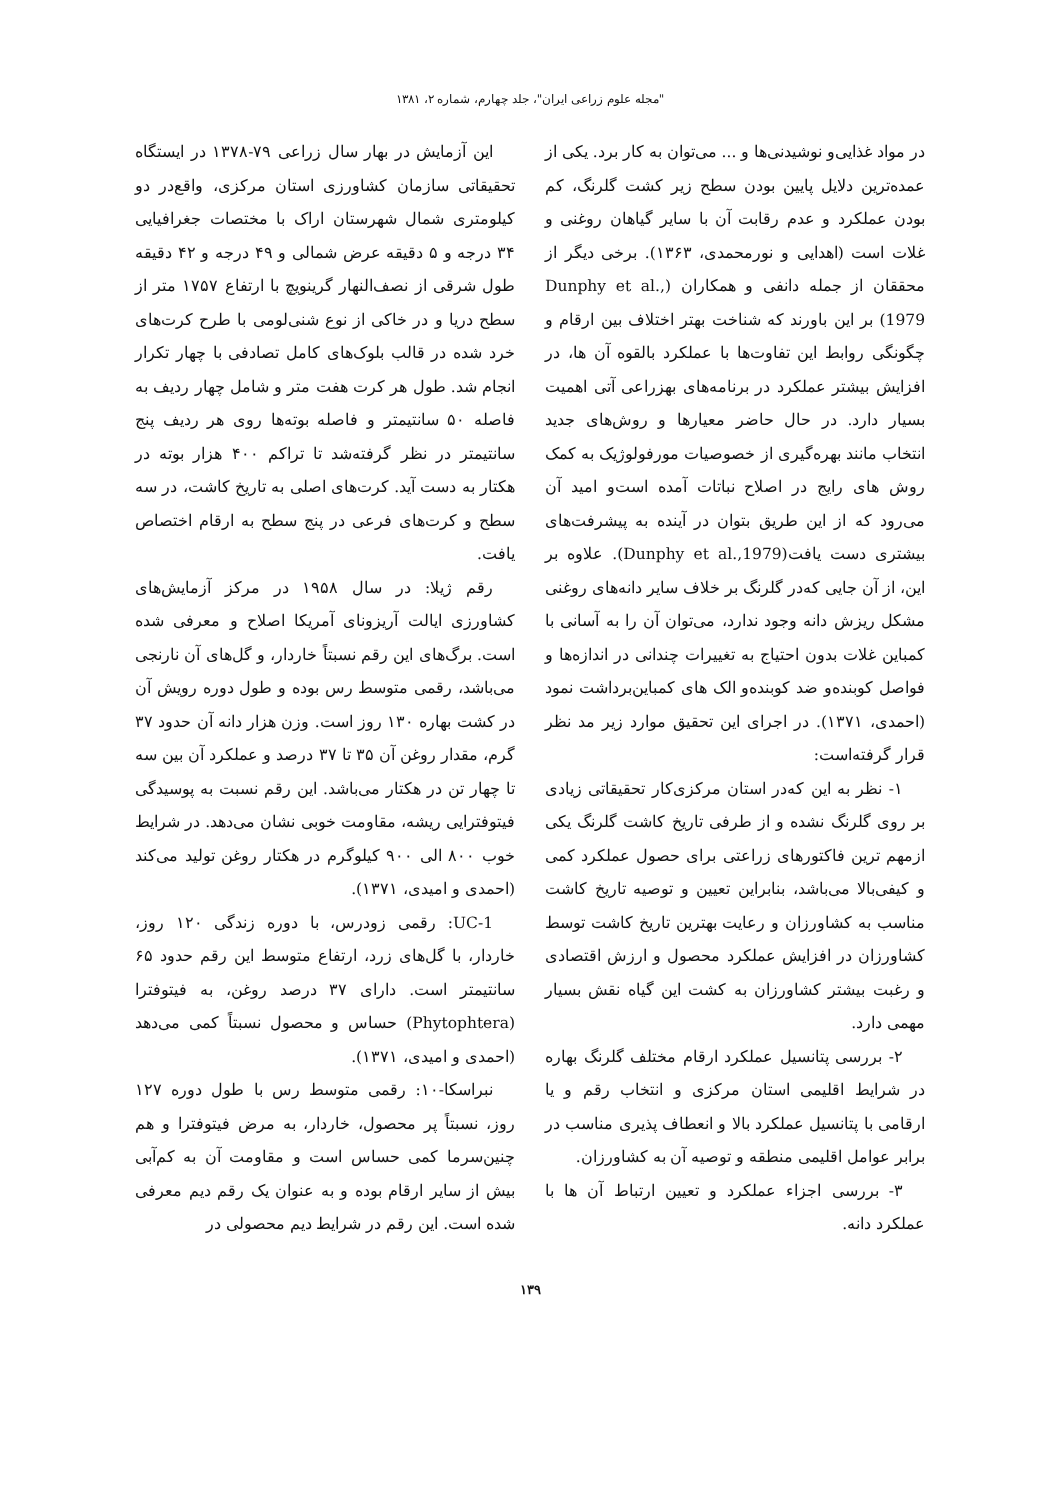"مجله علوم زراعی ایران"، جلد چهارم، شماره ۲، ۱۳۸۱
در مواد غذایی‌و نوشیدنی‌ها و ... می‌توان به کار برد. یکی از عمده‌ترین دلایل پایین بودن سطح زیر کشت گلرنگ، کم بودن عملکرد و عدم رقابت آن با سایر گیاهان روغنی و غلات است (اهدایی و نورمحمدی، ۱۳۶۳). برخی دیگر از محققان از جمله دانفی و همکاران (Dunphy et al., 1979) بر این باورند که شناخت بهتر اختلاف بین ارقام و چگونگی روابط این تفاوت‌ها با عملکرد بالقوه آن ها، در افزایش بیشتر عملکرد در برنامه‌های بهزراعی آتی اهمیت بسیار دارد. در حال حاضر معیارها و روش‌های جدید انتخاب مانند بهره‌گیری از خصوصیات مورفولوژیک به کمک روش های رایج در اصلاح نباتات آمده است‌و امید آن می‌رود که از این طریق بتوان در آینده به پیشرفت‌های بیشتری دست یافت(Dunphy et al.,1979). علاوه بر این، از آن جایی که‌در گلرنگ بر خلاف سایر دانه‌های روغنی مشکل ریزش دانه وجود ندارد، می‌توان آن را به آسانی با کمباین غلات بدون احتیاج به تغییرات چندانی در اندازه‌ها و فواصل کوبنده‌و ضد کوبنده‌و الک های کمباین‌برداشت نمود (احمدی، ۱۳۷۱). در اجرای این تحقیق موارد زیر مد نظر قرار گرفته‌است:
۱- نظر به این که‌در استان مرکزی‌کار تحقیقاتی زیادی بر روی گلرنگ نشده و از طرفی تاریخ کاشت گلرنگ یکی ازمهم ترین فاکتورهای زراعتی برای حصول عملکرد کمی و کیفی‌بالا می‌باشد، بنابراین تعیین و توصیه تاریخ کاشت مناسب به کشاورزان و رعایت بهترین تاریخ کاشت توسط کشاورزان در افزایش عملکرد محصول و ارزش اقتصادی و رغبت بیشتر کشاورزان به کشت این گیاه نقش بسیار مهمی دارد.
۲- بررسی پتانسیل عملکرد ارقام مختلف گلرنگ بهاره در شرایط اقلیمی استان مرکزی و انتخاب رقم و یا ارقامی با پتانسیل عملکرد بالا و انعطاف پذیری مناسب در برابر عوامل اقلیمی منطقه و توصیه آن به کشاورزان.
۳- بررسی اجزاء عملکرد و تعیین ارتباط آن ها با عملکرد دانه.
این آزمایش در بهار سال زراعی ۷۹-۱۳۷۸ در ایستگاه تحقیقاتی سازمان کشاورزی استان مرکزی، واقع‌در دو کیلومتری شمال شهرستان اراک با مختصات جغرافیایی ۳۴ درجه و ۵ دقیقه عرض شمالی و ۴۹ درجه و ۴۲ دقیقه طول شرقی از نصف‌النهار گرینویچ با ارتفاع ۱۷۵۷ متر از سطح دریا و در خاکی از نوع شنی‌لومی با طرح کرت‌های خرد شده در قالب بلوک‌های کامل تصادفی با چهار تکرار انجام شد. طول هر کرت هفت متر و شامل چهار ردیف به فاصله ۵۰ سانتیمتر و فاصله بوته‌ها روی هر ردیف پنج سانتیمتر در نظر گرفته‌شد تا تراکم ۴۰۰ هزار بوته در هکتار به دست آید. کرت‌های اصلی به تاریخ کاشت، در سه سطح و کرت‌های فرعی در پنج سطح به ارقام اختصاص یافت.
رقم ژیلا: در سال ۱۹۵۸ در مرکز آزمایش‌های کشاورزی ایالت آریزونای آمریکا اصلاح و معرفی شده است. برگ‌های این رقم نسبتاً خاردار، و گل‌های آن نارنجی می‌باشد، رقمی متوسط رس بوده و طول دوره رویش آن در کشت بهاره ۱۳۰ روز است. وزن هزار دانه آن حدود ۳۷ گرم، مقدار روغن آن ۳۵ تا ۳۷ درصد و عملکرد آن بین سه تا چهار تن در هکتار می‌باشد. این رقم نسبت به پوسیدگی فیتوفترایی ریشه، مقاومت خوبی نشان می‌دهد. در شرایط خوب ۸۰۰ الی ۹۰۰ کیلوگرم در هکتار روغن تولید می‌کند (احمدی و امیدی، ۱۳۷۱).
UC-1: رقمی زودرس، با دوره زندگی ۱۲۰ روز، خاردار، با گل‌های زرد، ارتفاع متوسط این رقم حدود ۶۵ سانتیمتر است. دارای ۳۷ درصد روغن، به فیتوفترا (Phytophtera) حساس و محصول نسبتاً کمی می‌دهد (احمدی و امیدی، ۱۳۷۱).
نبراسکا-۱۰: رقمی متوسط رس با طول دوره ۱۲۷ روز، نسبتاً پر محصول، خاردار، به مرض فیتوفترا و هم چنین‌سرما کمی حساس است و مقاومت آن به کم‌آبی بیش از سایر ارقام بوده و به عنوان یک رقم دیم معرفی شده است. این رقم در شرایط دیم محصولی در
۱۳۹